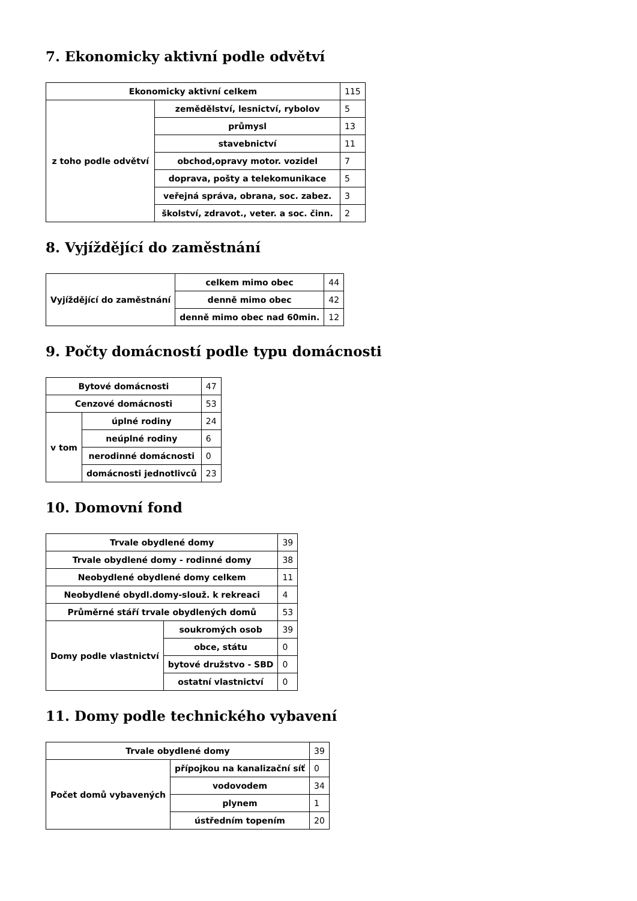7. Ekonomicky aktivní podle odvětví
| Ekonomicky aktivní celkem | | 115 |
| z toho podle odvětví | zemědělství, lesnictví, rybolov | 5 |
| | průmysl | 13 |
| | stavebnictví | 11 |
| | obchod,opravy motor. vozidel | 7 |
| | doprava, pošty a telekomunikace | 5 |
| | veřejná správa, obrana, soc. zabez. | 3 |
| | školství, zdravot., veter. a soc. činn. | 2 |
8. Vyjíždějící do zaměstnání
| Vyjíždějící do zaměstnání | celkem mimo obec | 44 |
| | denně mimo obec | 42 |
| | denně mimo obec nad 60min. | 12 |
9. Počty domácností podle typu domácnosti
| Bytové domácnosti | | 47 |
| Cenzové domácnosti | | 53 |
| v tom | úplné rodiny | 24 |
| | neúplné rodiny | 6 |
| | nerodinné domácnosti | 0 |
| | domácnosti jednotlivců | 23 |
10. Domovní fond
| Trvale obydlené domy | | 39 |
| Trvale obydlené domy - rodinné domy | | 38 |
| Neobydlené obydlené domy celkem | | 11 |
| Neobydlené obydl.domy-slouž. k rekreaci | | 4 |
| Průměrné stáří trvale obydlených domů | | 53 |
| Domy podle vlastnictví | soukromých osob | 39 |
| | obce, státu | 0 |
| | bytové družstvo - SBD | 0 |
| | ostatní vlastnictví | 0 |
11. Domy podle technického vybavení
| Trvale obydlené domy | | 39 |
| Počet domů vybavených | přípojkou na kanalizační síť | 0 |
| | vodovodem | 34 |
| | plynem | 1 |
| | ústředním topením | 20 |